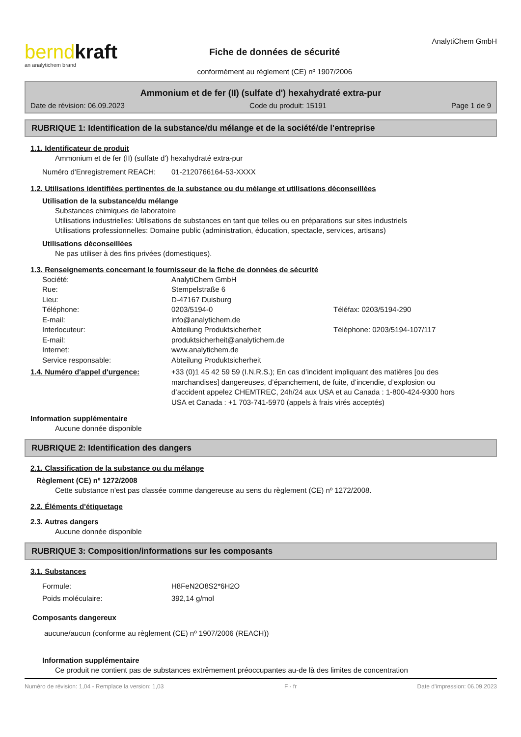berndkraft
an analytichem brand
Fiche de données de sécurité
conformément au règlement (CE) nº 1907/2006
AnalytiChem GmbH
Ammonium et de fer (II) (sulfate d') hexahydraté extra-pur
Date de révision: 06.09.2023 Code du produit: 15191 Page 1 de 9
RUBRIQUE 1: Identification de la substance/du mélange et de la société/de l'entreprise
1.1. Identificateur de produit
Ammonium et de fer (II) (sulfate d') hexahydraté extra-pur
Numéro d'Enregistrement REACH:
01-2120766164-53-XXXX
1.2. Utilisations identifiées pertinentes de la substance ou du mélange et utilisations déconseillées
Utilisation de la substance/du mélange
Substances chimiques de laboratoire
Utilisations industrielles: Utilisations de substances en tant que telles ou en préparations sur sites industriels
Utilisations professionnelles: Domaine public (administration, éducation, spectacle, services, artisans)
Utilisations déconseillées
Ne pas utiliser à des fins privées (domestiques).
1.3. Renseignements concernant le fournisseur de la fiche de données de sécurité
Société: AnalytiChem GmbH
Rue: Stempelstraße 6
Lieu: D-47167 Duisburg
Téléphone: 0203/5194-0 Téléfax: 0203/5194-290
E-mail: info@analytichem.de
Interlocuteur: Abteilung Produktsicherheit Téléphone: 0203/5194-107/117
E-mail: produktsicherheit@analytichem.de
Internet: www.analytichem.de
Service responsable: Abteilung Produktsicherheit
1.4. Numéro d'appel d'urgence: +33 (0)1 45 42 59 59 (I.N.R.S.); En cas d’incident impliquant des matières [ou des marchandises] dangereuses, d’épanchement, de fuite, d’incendie, d’explosion ou d’accident appelez CHEMTREC, 24h/24 aux USA et au Canada : 1-800-424-9300 hors USA et Canada : +1 703-741-5970 (appels à frais virés acceptés)
Information supplémentaire
Aucune donnée disponible
RUBRIQUE 2: Identification des dangers
2.1. Classification de la substance ou du mélange
Règlement (CE) nº 1272/2008
Cette substance n'est pas classée comme dangereuse au sens du règlement (CE) nº 1272/2008.
2.2. Éléments d'étiquetage
2.3. Autres dangers
Aucune donnée disponible
RUBRIQUE 3: Composition/informations sur les composants
3.1. Substances
Formule: H8FeN2O8S2*6H2O
Poids moléculaire: 392,14 g/mol
Composants dangereux
aucune/aucun (conforme au règlement (CE) nº 1907/2006 (REACH))
Information supplémentaire
Ce produit ne contient pas de substances extrêmement préoccupantes au-de là des limites de concentration
Numéro de révision: 1,04 - Remplace la version: 1,03 F - fr Date d'impression: 06.09.2023